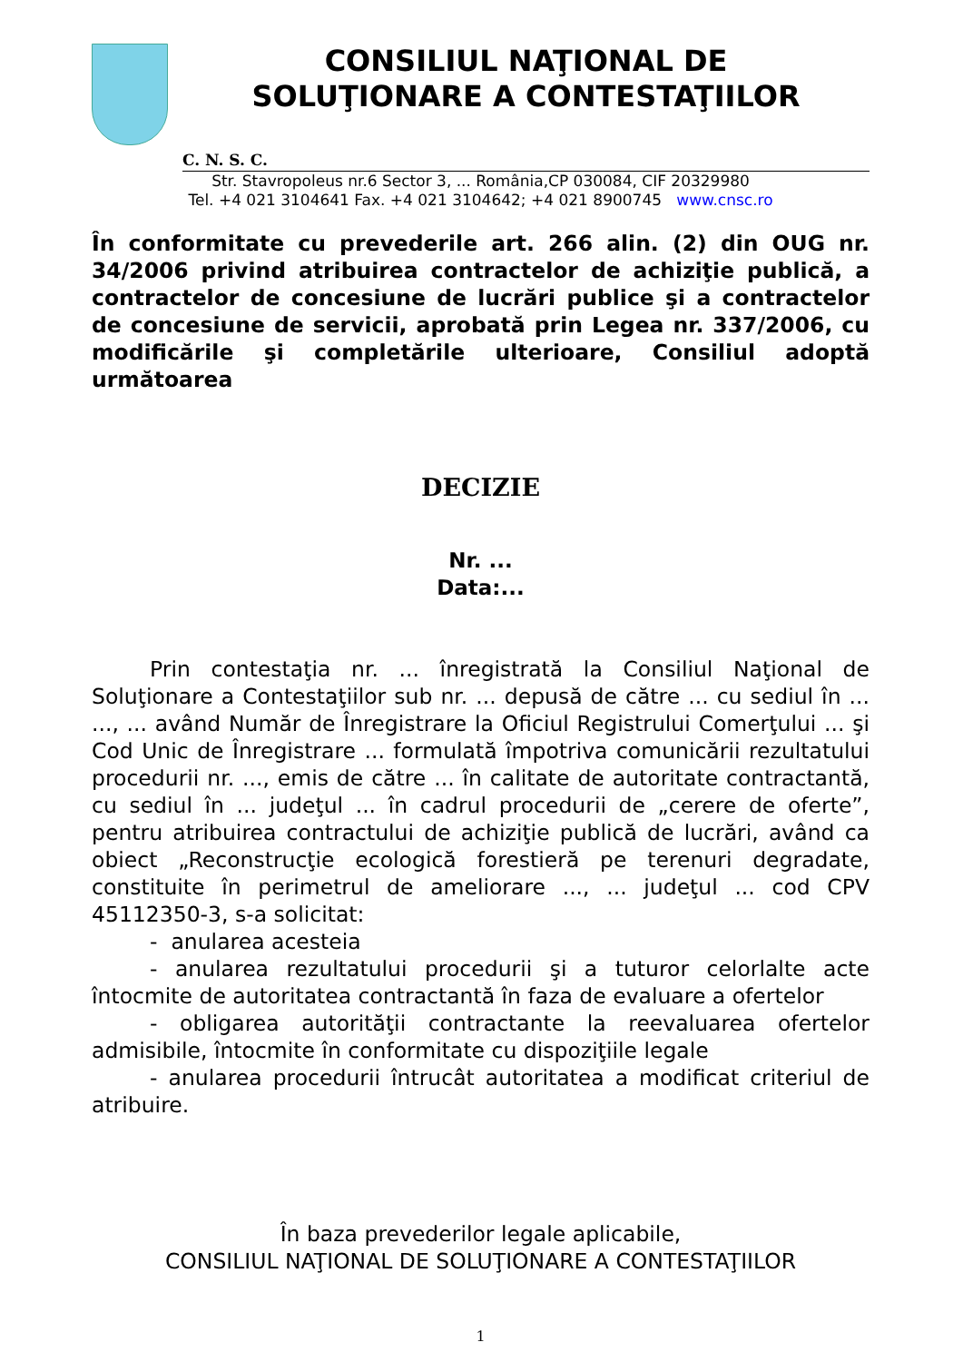CONSILIUL NAŢIONAL DE
SOLUŢIONARE A CONTESTAŢIILOR
C. N. S. C.
Str. Stavropoleus nr.6 Sector 3, ... România,CP 030084, CIF 20329980
Tel. +4 021 3104641 Fax. +4 021 3104642; +4 021 8900745 www.cnsc.ro
În conformitate cu prevederile art. 266 alin. (2) din OUG nr. 34/2006 privind atribuirea contractelor de achiziţie publică, a contractelor de concesiune de lucrări publice şi a contractelor de concesiune de servicii, aprobată prin Legea nr. 337/2006, cu modificările şi completările ulterioare, Consiliul adoptă următoarea
DECIZIE
Nr. ...
Data:...
Prin contestaţia nr. ... înregistrată la Consiliul Naţional de Soluţionare a Contestaţiilor sub nr. ... depusă de către ... cu sediul în ... ..., ... având Număr de Înregistrare la Oficiul Registrului Comerţului ... şi Cod Unic de Înregistrare ... formulată împotriva comunicării rezultatului procedurii nr. ..., emis de către ... în calitate de autoritate contractantă, cu sediul în ... judeţul ... în cadrul procedurii de „cerere de oferte”, pentru atribuirea contractului de achiziţie publică de lucrări, având ca obiect „Reconstrucţie ecologică forestieră pe terenuri degradate, constituite în perimetrul de ameliorare ..., ... judeţul ... cod CPV 45112350-3, s-a solicitat:
- anularea acesteia
- anularea rezultatului procedurii şi a tuturor celorlalte acte întocmite de autoritatea contractantă în faza de evaluare a ofertelor
- obligarea autorităţii contractante la reevaluarea ofertelor admisibile, întocmite în conformitate cu dispoziţiile legale
- anularea procedurii întrucât autoritatea a modificat criteriul de atribuire.
În baza prevederilor legale aplicabile,
CONSILIUL NAŢIONAL DE SOLUŢIONARE A CONTESTAŢIILOR
1